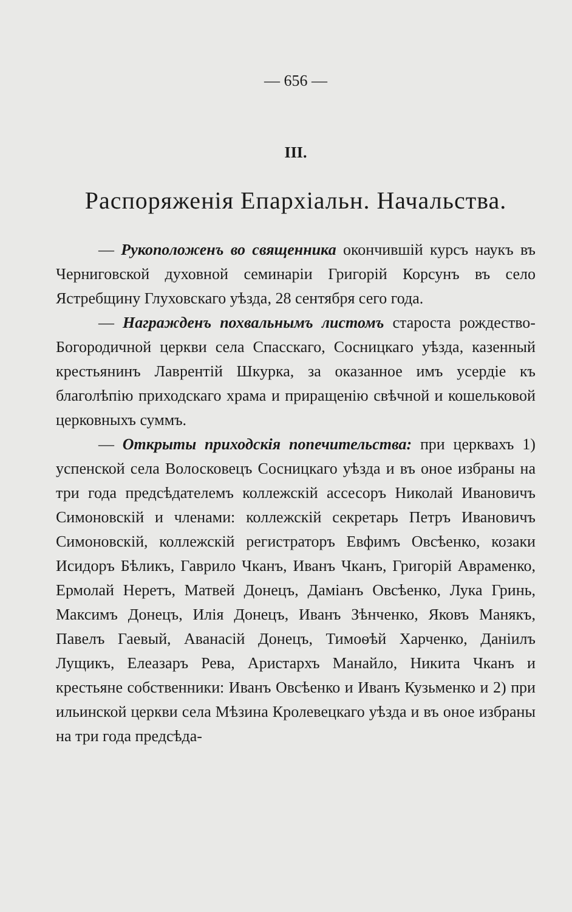— 656 —
III.
Распоряженія Епархіальн. Начальства.
— Рукоположенъ во священника окончившій курсъ наукъ въ Черниговской духовной семинаріи Григорій Корсунъ въ село Ястребщину Глуховскаго уѣзда, 28 сентября сего года.
— Награжденъ похвальнымъ листомъ староста рождество-Богородичной церкви села Спасскаго, Сосницкаго уѣзда, казенный крестьянинъ Лаврентій Шкурка, за оказанное имъ усердіе къ благолѣпію приходскаго храма и приращенію свѣчной и кошельковой церковныхъ суммъ.
— Открыты приходскія попечительства: при церквахъ 1) успенской села Волосковецъ Сосницкаго уѣзда и въ оное избраны на три года предсѣдателемъ коллежскій ассесоръ Николай Ивановичъ Симоновскій и членами: коллежскій секретарь Петръ Ивановичъ Симоновскій, коллежскій регистраторъ Евфимъ Овсѣенко, козаки Исидоръ Бѣликъ, Гаврило Чканъ, Иванъ Чканъ, Григорій Авраменко, Ермолай Неретъ, Матвей Донецъ, Даміанъ Овсѣенко, Лука Гринь, Максимъ Донецъ, Илія Донецъ, Иванъ Зѣнченко, Яковъ Манякъ, Павелъ Гаевый, Аванасій Донецъ, Тимоѳѣй Харченко, Даніилъ Лущикъ, Елеазаръ Рева, Аристархъ Манайло, Никита Чканъ и крестьяне собственники: Иванъ Овсѣенко и Иванъ Кузьменко и 2) при ильинской церкви села Мѣзина Кролевецкаго уѣзда и въ оное избраны на три года предсѣда-